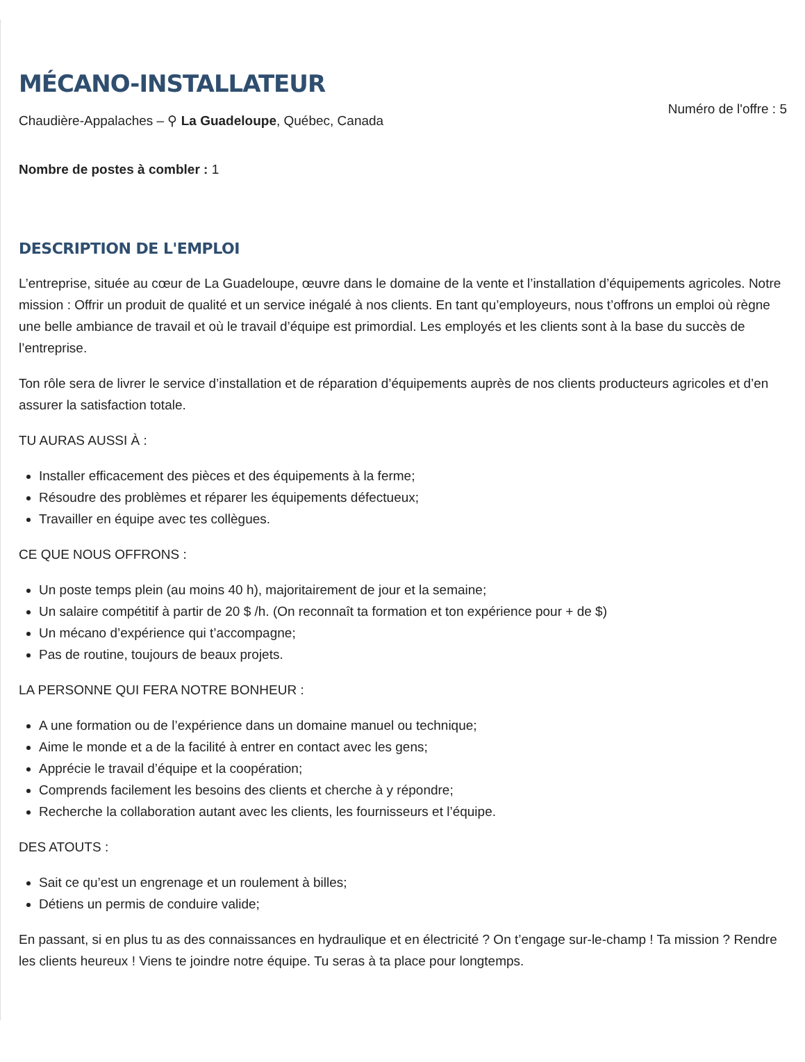MÉCANO-INSTALLATEUR
Chaudière-Appalaches – ⚲ La Guadeloupe, Québec, Canada
Numéro de l'offre : 5
Nombre de postes à combler : 1
DESCRIPTION DE L'EMPLOI
L’entreprise, située au cœur de La Guadeloupe, œuvre dans le domaine de la vente et l’installation d’équipements agricoles. Notre mission : Offrir un produit de qualité et un service inégalé à nos clients. En tant qu’employeurs, nous t’offrons un emploi où règne une belle ambiance de travail et où le travail d’équipe est primordial. Les employés et les clients sont à la base du succès de l’entreprise.
Ton rôle sera de livrer le service d’installation et de réparation d’équipements auprès de nos clients producteurs agricoles et d’en assurer la satisfaction totale.
TU AURAS AUSSI À :
Installer efficacement des pièces et des équipements à la ferme;
Résoudre des problèmes et réparer les équipements défectueux;
Travailler en équipe avec tes collègues.
CE QUE NOUS OFFRONS :
Un poste temps plein (au moins 40 h), majoritairement de jour et la semaine;
Un salaire compétitif à partir de 20 $ /h. (On reconnaît ta formation et ton expérience pour + de $)
Un mécano d’expérience qui t’accompagne;
Pas de routine, toujours de beaux projets.
LA PERSONNE QUI FERA NOTRE BONHEUR :
A une formation ou de l’expérience dans un domaine manuel ou technique;
Aime le monde et a de la facilité à entrer en contact avec les gens;
Apprécie le travail d’équipe et la coopération;
Comprends facilement les besoins des clients et cherche à y répondre;
Recherche la collaboration autant avec les clients, les fournisseurs et l’équipe.
DES ATOUTS :
Sait ce qu’est un engrenage et un roulement à billes;
Détiens un permis de conduire valide;
En passant, si en plus tu as des connaissances en hydraulique et en électricité ? On t’engage sur-le-champ ! Ta mission ? Rendre les clients heureux ! Viens te joindre notre équipe. Tu seras à ta place pour longtemps.